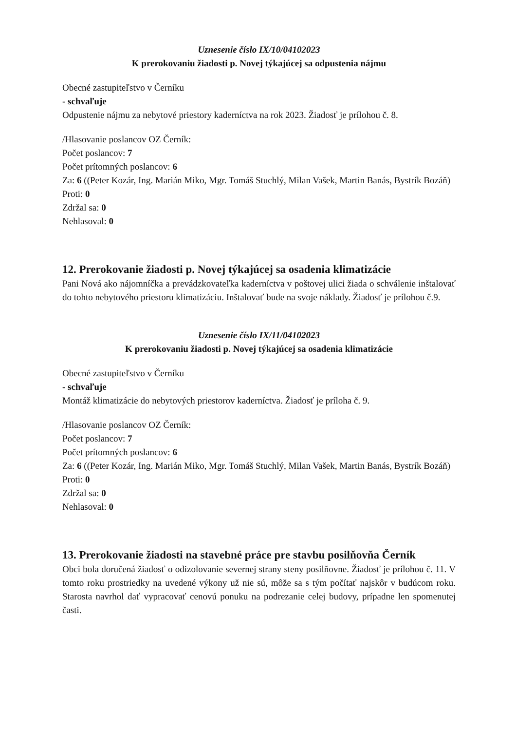Uznesenie číslo IX/10/04102023
K prerokovaniu žiadosti p. Novej týkajúcej sa odpustenia nájmu
Obecné zastupiteľstvo v Černíku
- schvaľuje
Odpustenie nájmu za nebytové priestory kaderníctva na rok 2023. Žiadosť je prílohou č. 8.
/Hlasovanie poslancov OZ Černík:
Počet poslancov: 7
Počet prítomných poslancov: 6
Za: 6 ((Peter Kozár, Ing. Marián Miko, Mgr. Tomáš Stuchlý, Milan Vašek, Martin Banás, Bystrík Bozáň)
Proti: 0
Zdržal sa: 0
Nehlasoval: 0
12. Prerokovanie žiadosti p. Novej týkajúcej sa osadenia klimatizácie
Pani Nová ako nájomníčka a prevádzkovateľka kaderníctva v poštovej ulici žiada o schválenie inštalovať do tohto nebytového priestoru klimatizáciu. Inštalovať bude na svoje náklady. Žiadosť je prílohou č.9.
Uznesenie číslo IX/11/04102023
K prerokovaniu žiadosti p. Novej týkajúcej sa osadenia klimatizácie
Obecné zastupiteľstvo v Černíku
- schvaľuje
Montáž klimatizácie do nebytových priestorov kaderníctva. Žiadosť je príloha č. 9.
/Hlasovanie poslancov OZ Černík:
Počet poslancov: 7
Počet prítomných poslancov: 6
Za: 6 ((Peter Kozár, Ing. Marián Miko, Mgr. Tomáš Stuchlý, Milan Vašek, Martin Banás, Bystrík Bozáň)
Proti: 0
Zdržal sa: 0
Nehlasoval: 0
13. Prerokovanie žiadosti na stavebné práce pre stavbu posilňovňa Černík
Obci bola doručená žiadosť o odizolovanie severnej strany steny posilňovne. Žiadosť je prílohou č. 11. V tomto roku prostriedky na uvedené výkony už nie sú, môže sa s tým počítať najskôr v budúcom roku. Starosta navrhol dať vypracovať cenovú ponuku na podrezanie celej budovy, prípadne len spomenutej časti.